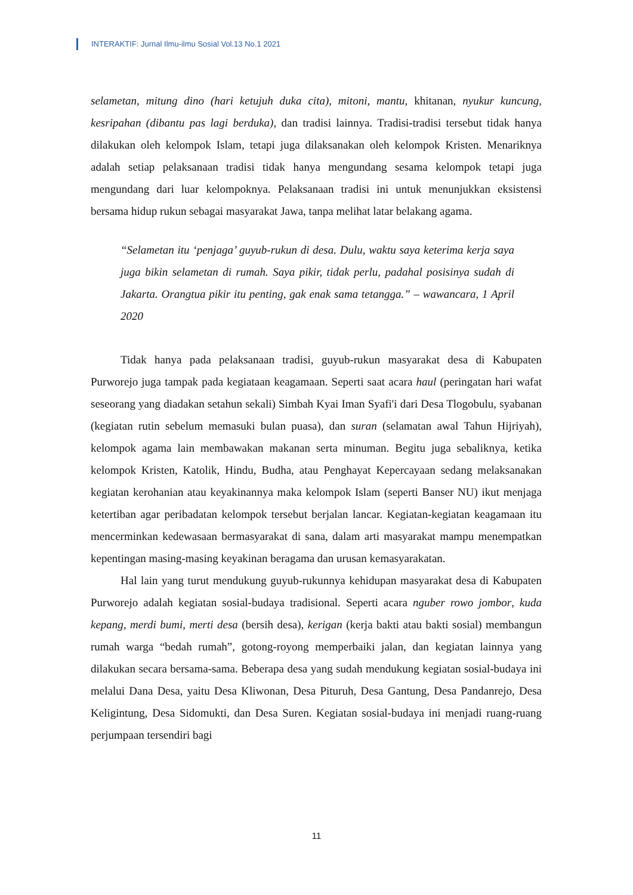INTERAKTIF: Jurnal Ilmu-ilmu Sosial Vol.13 No.1 2021
selametan, mitung dino (hari ketujuh duka cita), mitoni, mantu, khitanan, nyukur kuncung, kesripahan (dibantu pas lagi berduka), dan tradisi lainnya. Tradisi-tradisi tersebut tidak hanya dilakukan oleh kelompok Islam, tetapi juga dilaksanakan oleh kelompok Kristen. Menariknya adalah setiap pelaksanaan tradisi tidak hanya mengundang sesama kelompok tetapi juga mengundang dari luar kelompoknya. Pelaksanaan tradisi ini untuk menunjukkan eksistensi bersama hidup rukun sebagai masyarakat Jawa, tanpa melihat latar belakang agama.
“Selametan itu ‘penjaga’ guyub-rukun di desa. Dulu, waktu saya keterima kerja saya juga bikin selametan di rumah. Saya pikir, tidak perlu, padahal posisinya sudah di Jakarta. Orangtua pikir itu penting, gak enak sama tetangga.” – wawancara, 1 April 2020
Tidak hanya pada pelaksanaan tradisi, guyub-rukun masyarakat desa di Kabupaten Purworejo juga tampak pada kegiataan keagamaan. Seperti saat acara haul (peringatan hari wafat seseorang yang diadakan setahun sekali) Simbah Kyai Iman Syafi'i dari Desa Tlogobulu, syabanan (kegiatan rutin sebelum memasuki bulan puasa), dan suran (selamatan awal Tahun Hijriyah), kelompok agama lain membawakan makanan serta minuman. Begitu juga sebaliknya, ketika kelompok Kristen, Katolik, Hindu, Budha, atau Penghayat Kepercayaan sedang melaksanakan kegiatan kerohanian atau keyakinannya maka kelompok Islam (seperti Banser NU) ikut menjaga ketertiban agar peribadatan kelompok tersebut berjalan lancar. Kegiatan-kegiatan keagamaan itu mencerminkan kedewasaan bermasyarakat di sana, dalam arti masyarakat mampu menempatkan kepentingan masing-masing keyakinan beragama dan urusan kemasyarakatan.
Hal lain yang turut mendukung guyub-rukunnya kehidupan masyarakat desa di Kabupaten Purworejo adalah kegiatan sosial-budaya tradisional. Seperti acara nguber rowo jombor, kuda kepang, merdi bumi, merti desa (bersih desa), kerigan (kerja bakti atau bakti sosial) membangun rumah warga “bedah rumah”, gotong-royong memperbaiki jalan, dan kegiatan lainnya yang dilakukan secara bersama-sama. Beberapa desa yang sudah mendukung kegiatan sosial-budaya ini melalui Dana Desa, yaitu Desa Kliwonan, Desa Pituruh, Desa Gantung, Desa Pandanrejo, Desa Keligintung, Desa Sidomukti, dan Desa Suren. Kegiatan sosial-budaya ini menjadi ruang-ruang perjumpaan tersendiri bagi
11